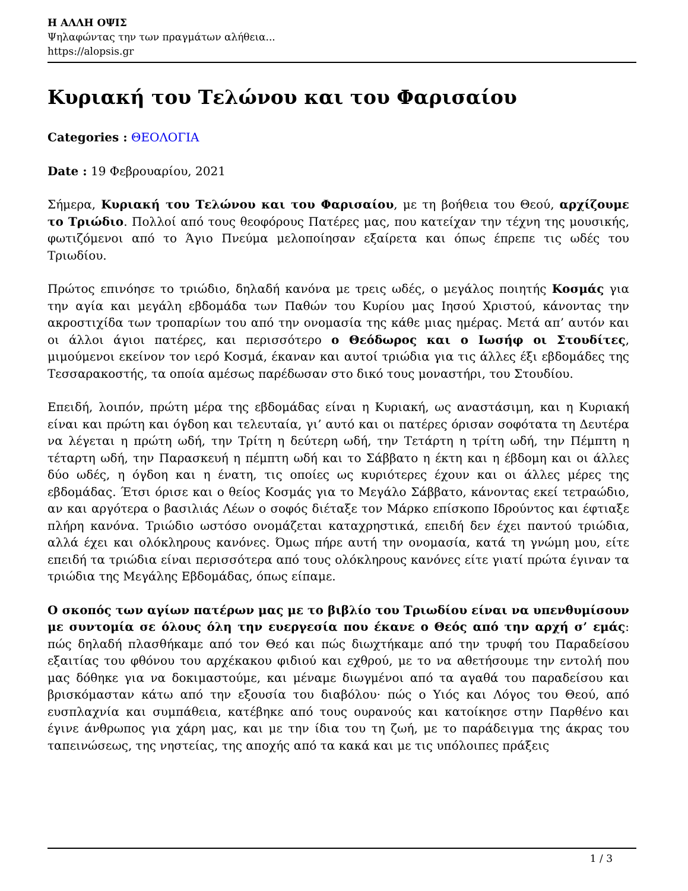Η ΑΛΛΗ ΟΨΙΣ
Ψηλαφώντας την των πραγμάτων αλήθεια...
https://alopsis.gr
Κυριακή του Τελώνου και του Φαρισαίου
Categories : ΘΕΟΛΟΓΙΑ
Date : 19 Φεβρουαρίου, 2021
Σήμερα, Κυριακή του Τελώνου και του Φαρισαίου, με τη βοήθεια του Θεού, αρχίζουμε το Τριώδιο. Πολλοί από τους θεοφόρους Πατέρες μας, που κατείχαν την τέχνη της μουσικής, φωτιζόμενοι από το Άγιο Πνεύμα μελοποίησαν εξαίρετα και όπως έπρεπε τις ωδές του Τριωδίου.
Πρώτος επινόησε το τριώδιο, δηλαδή κανόνα με τρεις ωδές, ο μεγάλος ποιητής Κοσμάς για την αγία και μεγάλη εβδομάδα των Παθών του Κυρίου μας Ιησού Χριστού, κάνοντας την ακροστιχίδα των τροπαρίων του από την ονομασία της κάθε μιας ημέρας. Μετά απ’ αυτόν και οι άλλοι άγιοι πατέρες, και περισσότερο ο Θεόδωρος και ο Ιωσήφ οι Στουδίτες, μιμούμενοι εκείνον τον ιερό Κοσμά, έκαναν και αυτοί τριώδια για τις άλλες έξι εβδομάδες της Τεσσαρακοστής, τα οποία αμέσως παρέδωσαν στο δικό τους μοναστήρι, του Στουδίου.
Επειδή, λοιπόν, πρώτη μέρα της εβδομάδας είναι η Κυριακή, ως αναστάσιμη, και η Κυριακή είναι και πρώτη και όγδοη και τελευταία, γι’ αυτό και οι πατέρες όρισαν σοφότατα τη Δευτέρα να λέγεται η πρώτη ωδή, την Τρίτη η δεύτερη ωδή, την Τετάρτη η τρίτη ωδή, την Πέμπτη η τέταρτη ωδή, την Παρασκευή η πέμπτη ωδή και το Σάββατο η έκτη και η έβδομη και οι άλλες δύο ωδές, η όγδοη και η ένατη, τις οποίες ως κυριότερες έχουν και οι άλλες μέρες της εβδομάδας. Έτσι όρισε και ο θείος Κοσμάς για το Μεγάλο Σάββατο, κάνοντας εκεί τετραώδιο, αν και αργότερα ο βασιλιάς Λέων ο σοφός διέταξε τον Μάρκο επίσκοπο Ιδρούντος και έφτιαξε πλήρη κανόνα. Τριώδιο ωστόσο ονομάζεται καταχρηστικά, επειδή δεν έχει παντού τριώδια, αλλά έχει και ολόκληρους κανόνες. Όμως πήρε αυτή την ονομασία, κατά τη γνώμη μου, είτε επειδή τα τριώδια είναι περισσότερα από τους ολόκληρους κανόνες είτε γιατί πρώτα έγιναν τα τριώδια της Μεγάλης Εβδομάδας, όπως είπαμε.
Ο σκοπός των αγίων πατέρων μας με το βιβλίο του Τριωδίου είναι να υπενθυμίσουν με συντομία σε όλους όλη την ευεργεσία που έκανε ο Θεός από την αρχή σ’ εμάς: πώς δηλαδή πλασθήκαμε από τον Θεό και πώς διωχτήκαμε από την τρυφή του Παραδείσου εξαιτίας του φθόνου του αρχέκακου φιδιού και εχθρού, με το να αθετήσουμε την εντολή που μας δόθηκε για να δοκιμαστούμε, και μέναμε διωγμένοι από τα αγαθά του παραδείσου και βρισκόμασταν κάτω από την εξουσία του διαβόλου· πώς ο Υιός και Λόγος του Θεού, από ευσπλαχνία και συμπάθεια, κατέβηκε από τους ουρανούς και κατοίκησε στην Παρθένο και έγινε άνθρωπος για χάρη μας, και με την ίδια του τη ζωή, με το παράδειγμα της άκρας του ταπεινώσεως, της νηστείας, της αποχής από τα κακά και με τις υπόλοιπες πράξεις
1 / 3